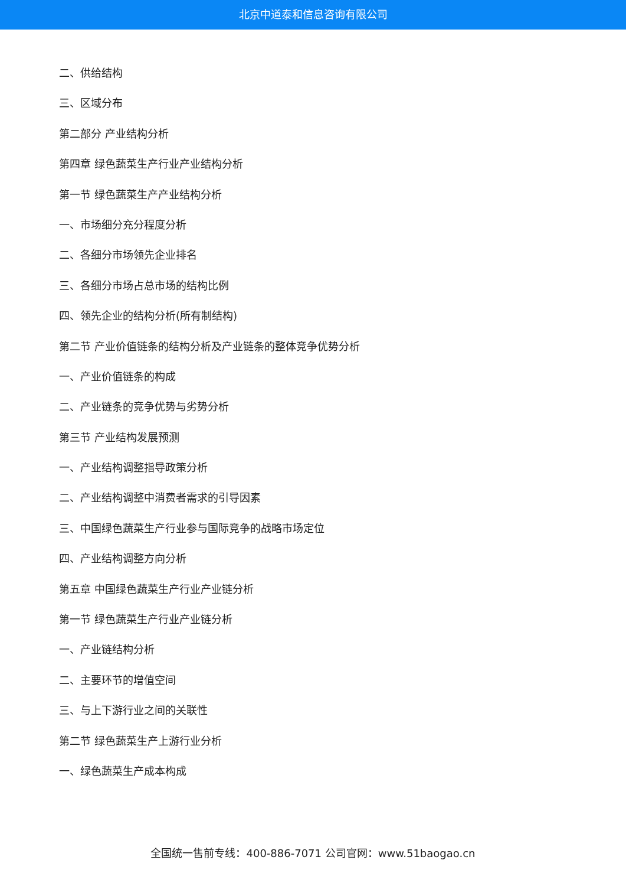北京中道泰和信息咨询有限公司
二、供给结构
三、区域分布
第二部分 产业结构分析
第四章 绿色蔬菜生产行业产业结构分析
第一节 绿色蔬菜生产产业结构分析
一、市场细分充分程度分析
二、各细分市场领先企业排名
三、各细分市场占总市场的结构比例
四、领先企业的结构分析(所有制结构)
第二节 产业价值链条的结构分析及产业链条的整体竞争优势分析
一、产业价值链条的构成
二、产业链条的竞争优势与劣势分析
第三节 产业结构发展预测
一、产业结构调整指导政策分析
二、产业结构调整中消费者需求的引导因素
三、中国绿色蔬菜生产行业参与国际竞争的战略市场定位
四、产业结构调整方向分析
第五章 中国绿色蔬菜生产行业产业链分析
第一节 绿色蔬菜生产行业产业链分析
一、产业链结构分析
二、主要环节的增值空间
三、与上下游行业之间的关联性
第二节 绿色蔬菜生产上游行业分析
一、绿色蔬菜生产成本构成
全国统一售前专线：400-886-7071 公司官网：www.51baogao.cn